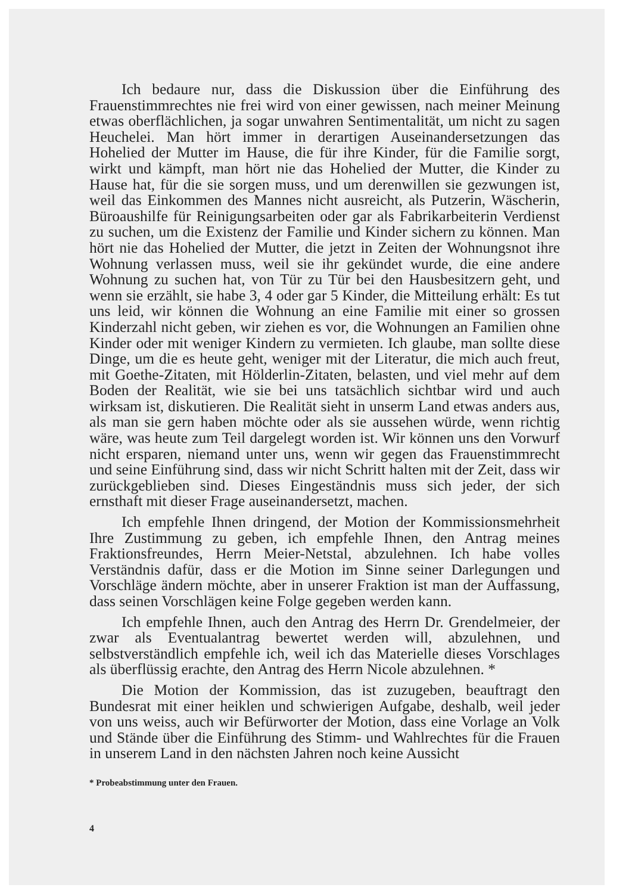Ich bedaure nur, dass die Diskussion über die Einführung des Frauenstimmrechtes nie frei wird von einer gewissen, nach meiner Meinung etwas oberflächlichen, ja sogar unwahren Sentimentalität, um nicht zu sagen Heuchelei. Man hört immer in derartigen Auseinandersetzungen das Hohelied der Mutter im Hause, die für ihre Kinder, für die Familie sorgt, wirkt und kämpft, man hört nie das Hohelied der Mutter, die Kinder zu Hause hat, für die sie sorgen muss, und um derenwillen sie gezwungen ist, weil das Einkommen des Mannes nicht ausreicht, als Putzerin, Wäscherin, Büroaushilfe für Reinigungsarbeiten oder gar als Fabrikarbeiterin Verdienst zu suchen, um die Existenz der Familie und Kinder sichern zu können. Man hört nie das Hohelied der Mutter, die jetzt in Zeiten der Wohnungsnot ihre Wohnung verlassen muss, weil sie ihr gekündet wurde, die eine andere Wohnung zu suchen hat, von Tür zu Tür bei den Hausbesitzern geht, und wenn sie erzählt, sie habe 3, 4 oder gar 5 Kinder, die Mitteilung erhält: Es tut uns leid, wir können die Wohnung an eine Familie mit einer so grossen Kinderzahl nicht geben, wir ziehen es vor, die Wohnungen an Familien ohne Kinder oder mit weniger Kindern zu vermieten. Ich glaube, man sollte diese Dinge, um die es heute geht, weniger mit der Literatur, die mich auch freut, mit Goethe-Zitaten, mit Hölderlin-Zitaten, belasten, und viel mehr auf dem Boden der Realität, wie sie bei uns tatsächlich sichtbar wird und auch wirksam ist, diskutieren. Die Realität sieht in unserm Land etwas anders aus, als man sie gern haben möchte oder als sie aussehen würde, wenn richtig wäre, was heute zum Teil dargelegt worden ist. Wir können uns den Vorwurf nicht ersparen, niemand unter uns, wenn wir gegen das Frauenstimmrecht und seine Einführung sind, dass wir nicht Schritt halten mit der Zeit, dass wir zurückgeblieben sind. Dieses Eingeständnis muss sich jeder, der sich ernsthaft mit dieser Frage auseinandersetzt, machen.
Ich empfehle Ihnen dringend, der Motion der Kommissionsmehrheit Ihre Zustimmung zu geben, ich empfehle Ihnen, den Antrag meines Fraktionsfreundes, Herrn Meier-Netstal, abzulehnen. Ich habe volles Verständnis dafür, dass er die Motion im Sinne seiner Darlegungen und Vorschläge ändern möchte, aber in unserer Fraktion ist man der Auffassung, dass seinen Vorschlägen keine Folge gegeben werden kann.
Ich empfehle Ihnen, auch den Antrag des Herrn Dr. Grendelmeier, der zwar als Eventualantrag bewertet werden will, abzulehnen, und selbstverständlich empfehle ich, weil ich das Materielle dieses Vorschlages als überflüssig erachte, den Antrag des Herrn Nicole abzulehnen. *
Die Motion der Kommission, das ist zuzugeben, beauftragt den Bundesrat mit einer heiklen und schwierigen Aufgabe, deshalb, weil jeder von uns weiss, auch wir Befürworter der Motion, dass eine Vorlage an Volk und Stände über die Einführung des Stimm- und Wahlrechtes für die Frauen in unserem Land in den nächsten Jahren noch keine Aussicht
* Probeabstimmung unter den Frauen.
4